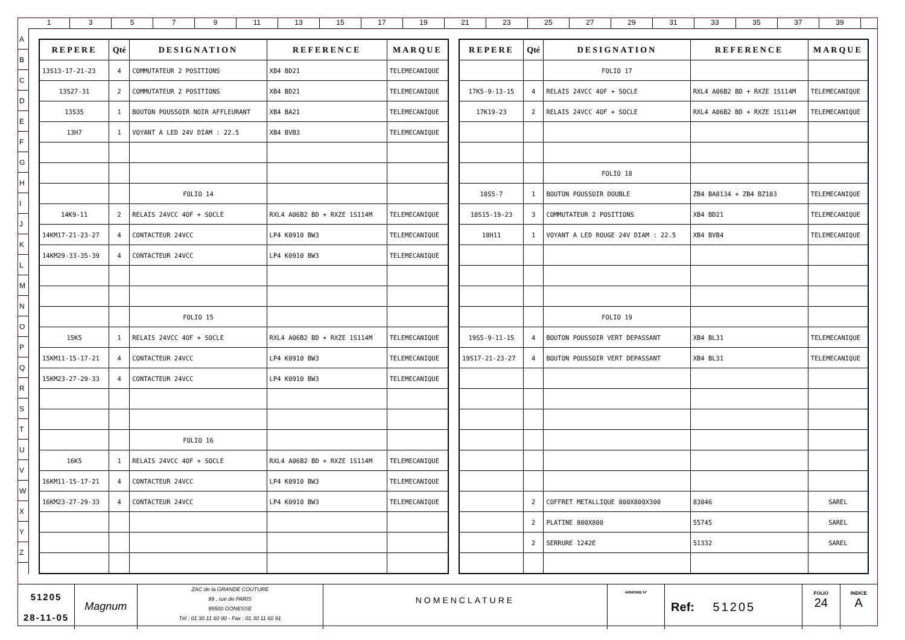1 3 5 7 9 11 13 15 17 19 21 23 25 27 29 31 33 35 37 39
A
B
C
D
E
F
G
H
I
J
K
L
M
N
O
P
Q
R
S
T
U
V
W
X
Y
Z
| REPERE | Qté | DESIGNATION | REFERENCE | MARQUE |
| --- | --- | --- | --- | --- |
| 13S13-17-21-23 | 4 | COMMUTATEUR 2 POSITIONS | XB4 BD21 | TELEMECANIQUE |
| 13S27-31 | 2 | COMMUTATEUR 2 POSITIONS | XB4 BD21 | TELEMECANIQUE |
| 13S35 | 1 | BOUTON POUSSOIR NOIR AFFLEURANT | XB4 BA21 | TELEMECANIQUE |
| 13H7 | 1 | VOYANT A LED 24V DIAM : 22.5 | XB4 BVB3 | TELEMECANIQUE |
| | | FOLIO 14 | | |
| 14K9-11 | 2 | RELAIS 24VCC 4OF + SOCLE | RXL4 A06B2 BD + RXZE 1S114M | TELEMECANIQUE |
| 14KM17-21-23-27 | 4 | CONTACTEUR 24VCC | LP4 K0910 BW3 | TELEMECANIQUE |
| 14KM29-33-35-39 | 4 | CONTACTEUR 24VCC | LP4 K0910 BW3 | TELEMECANIQUE |
| | | FOLIO 15 | | |
| 15K5 | 1 | RELAIS 24VCC 4OF + SOCLE | RXL4 A06B2 BD + RXZE 1S114M | TELEMECANIQUE |
| 15KM11-15-17-21 | 4 | CONTACTEUR 24VCC | LP4 K0910 BW3 | TELEMECANIQUE |
| 15KM23-27-29-33 | 4 | CONTACTEUR 24VCC | LP4 K0910 BW3 | TELEMECANIQUE |
| | | FOLIO 16 | | |
| 16K5 | 1 | RELAIS 24VCC 4OF + SOCLE | RXL4 A06B2 BD + RXZE 1S114M | TELEMECANIQUE |
| 16KM11-15-17-21 | 4 | CONTACTEUR 24VCC | LP4 K0910 BW3 | TELEMECANIQUE |
| 16KM23-27-29-33 | 4 | CONTACTEUR 24VCC | LP4 K0910 BW3 | TELEMECANIQUE |
| REPERE | Qté | DESIGNATION | REFERENCE | MARQUE |
| --- | --- | --- | --- | --- |
| | | FOLIO 17 | | |
| 17K5-9-13-15 | 4 | RELAIS 24VCC 4OF + SOCLE | RXL4 A06B2 BD + RXZE 1S114M | TELEMECANIQUE |
| 17K19-23 | 2 | RELAIS 24VCC 4OF + SOCLE | RXL4 A06B2 BD + RXZE 1S114M | TELEMECANIQUE |
| | | FOLIO 18 | | |
| 18S5-7 | 1 | BOUTON POUSSOIR DOUBLE | ZB4 BA8134 + ZB4 BZ103 | TELEMECANIQUE |
| 18S15-19-23 | 3 | COMMUTATEUR 2 POSITIONS | XB4 BD21 | TELEMECANIQUE |
| 18H11 | 1 | VOYANT A LED ROUGE 24V DIAM : 22.5 | XB4 BVB4 | TELEMECANIQUE |
| | | FOLIO 19 | | |
| 19S5-9-11-15 | 4 | BOUTON POUSSOIR VERT DEPASSANT | XB4 BL31 | TELEMECANIQUE |
| 19S17-21-23-27 | 4 | BOUTON POUSSOIR VERT DEPASSANT | XB4 BL31 | TELEMECANIQUE |
| | 2 | COFFRET METALLIQUE 800X800X300 | 83046 | SAREL |
| | 2 | PLATINE 800X800 | 55745 | SAREL |
| | 2 | SERRURE 1242E | 51332 | SAREL |
51205
28-11-05
Magnum
ZAC de la GRANDE COUTURE
99 , rue de PARIS
95500 GONESSE
Tél : 01 30 11 60 90 - Fax : 01 30 11 60 91
NOMENCLATURE
ARMOIRE N°
Ref: 51205
FOLIO
24
INDICE
A